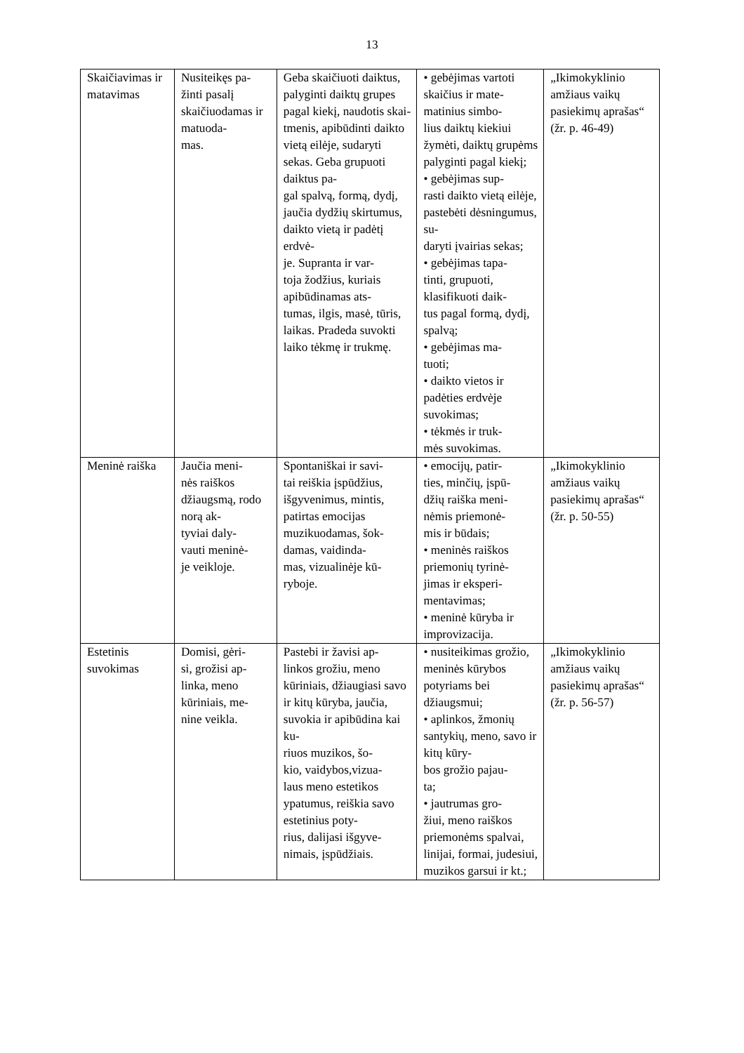13
| Skaičiavimas ir matavimas | Nusiteikęs pa- žinti pasalį skaičiuodamas ir matuoda- mas. | Geba skaičiuoti daiktus, palyginti daiktų grupes pagal kiekį, naudotis skai- tmenis, apibūdinti daikto vietą eilėje, sudaryti sekas. Geba grupuoti daiktus pa- gal spalvą, formą, dydį, jaučia dydžių skirtumus, daikto vietą ir padėtį erdvė- je. Supranta ir var- toja žodžius, kuriais apibūdinamas ats- tumas, ilgis, masė, tūris, laikas. Pradeda suvokti laiko tėkmę ir trukmę. | • gebėjimas vartoti skaičius ir mate- matinius simbo- lius daiktų kiekiui žymėti, daiktų grupėms palyginti pagal kiekį; • gebėjimas sup- rasti daikto vietą eilėje, pastebėti dėsningumus, su- daryti įvairias sekas; • gebėjimas tapa- tinti, grupuoti, klasifikuoti daik- tus pagal formą, dydį, spalvą; • gebėjimas ma- tuoti; • daikto vietos ir padėties erdvėje suvokimas; • tėkmės ir truk- mės suvokimas. | „Ikimokyklinio amžiaus vaikų pasiekimų aprašas“ (žr. p. 46-49) |
| Meninė raiška | Jaučia meni- nės raiškos džiaugsmą, rodo norą ak- tyviai daly- vauti meninė- je veikloje. | Spontaniškai ir savi- tai reiškia įspūdžius, išgyvenimus, mintis, patirtas emocijas muzikuodamas, šok- damas, vaidinda- mas, vizualinėje kū- ryboje. | • emocijų, patir- ties, minčių, įspū- džių raiška meni- nėmis priemonė- mis ir būdais; • meninės raiškos priemonių tyrinė- jimas ir eksperi- mentavimas; • meninė kūryba ir improvizacija. | „Ikimokyklinio amžiaus vaikų pasiekimų aprašas“ (žr. p. 50-55) |
| Estetinis suvokimas | Domisi, gėri- si, grožisi ap- linka, meno kūriniais, me- nine veikla. | Pastebi ir žavisi ap- linkos grožiu, meno kūriniais, džiaugiasi savo ir kitų kūryba, jaučia, suvokia ir apibūdina kai ku- riuos muzikos, šo- kio, vaidybos,vizua- laus meno estetikos ypatumus, reiškia savo estetinius poty- rius, dalijasi išgyve- nimais, įspūdžiais. | • nusiteikimas grožio, meninės kūrybos potyriams bei džiaugsmui; • aplinkos, žmonių santykių, meno, savo ir kitų kūry- bos grožio pajau- ta; • jautrumas gro- žiui, meno raiškos priemonėms spalvai, linijai, formai, judesiui, muzikos garsui ir kt.; | „Ikimokyklinio amžiaus vaikų pasiekimų aprašas“ (žr. p. 56-57) |